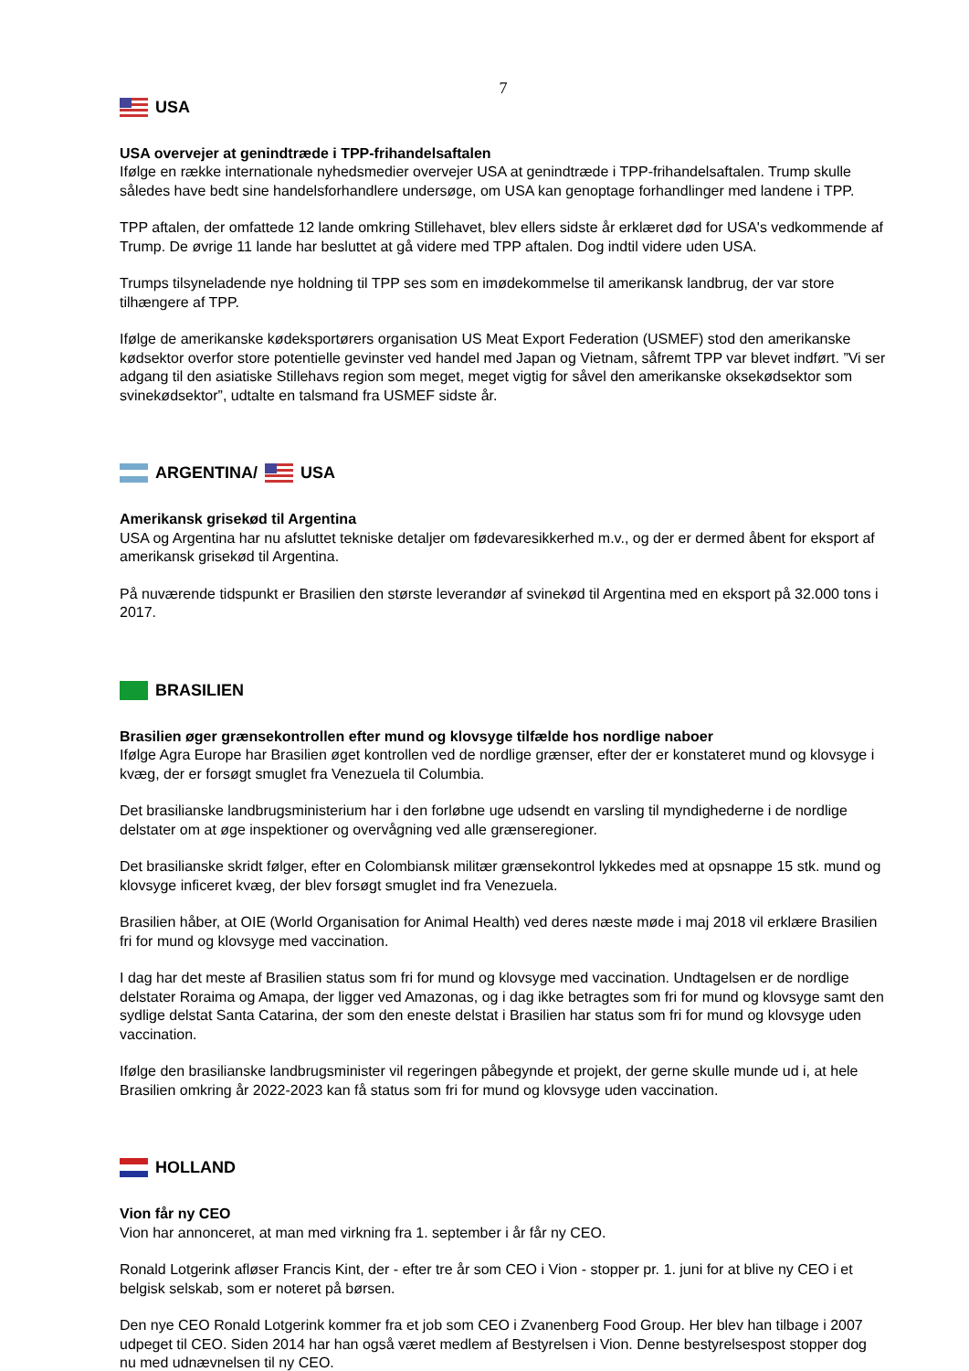7
USA
USA overvejer at genindtræde i TPP-frihandelsaftalen
Ifølge en række internationale nyhedsmedier overvejer USA at genindtræde i TPP-frihandelsaftalen. Trump skulle således have bedt sine handelsforhandlere undersøge, om USA kan genoptage forhandlinger med landene i TPP.
TPP aftalen, der omfattede 12 lande omkring Stillehavet, blev ellers sidste år erklæret død for USA's vedkommende af Trump. De øvrige 11 lande har besluttet at gå videre med TPP aftalen. Dog indtil videre uden USA.
Trumps tilsyneladende nye holdning til TPP ses som en imødekommelse til amerikansk landbrug, der var store tilhængere af TPP.
Ifølge de amerikanske kødeksportørers organisation US Meat Export Federation (USMEF) stod den amerikanske kødsektor overfor store potentielle gevinster ved handel med Japan og Vietnam, såfremt TPP var blevet indført. ”Vi ser adgang til den asiatiske Stillehavs region som meget, meget vigtig for såvel den amerikanske oksekødsektor som svinekødsektor”, udtalte en talsmand fra USMEF sidste år.
ARGENTINA/ USA
Amerikansk grisekød til Argentina
USA og Argentina har nu afsluttet tekniske detaljer om fødevaresikkerhed m.v., og der er dermed åbent for eksport af amerikansk grisekød til Argentina.
På nuværende tidspunkt er Brasilien den største leverandør af svinekød til Argentina med en eksport på 32.000 tons i 2017.
BRASILIEN
Brasilien øger grænsekontrollen efter mund og klovsyge tilfælde hos nordlige naboer
Ifølge Agra Europe har Brasilien øget kontrollen ved de nordlige grænser, efter der er konstateret mund og klovsyge i kvæg, der er forsøgt smuglet fra Venezuela til Columbia.
Det brasilianske landbrugsministerium har i den forløbne uge udsendt en varsling til myndighederne i de nordlige delstater om at øge inspektioner og overvågning ved alle grænseregioner.
Det brasilianske skridt følger, efter en Colombiansk militær grænsekontrol lykkedes med at opsnappe 15 stk. mund og klovsyge inficeret kvæg, der blev forsøgt smuglet ind fra Venezuela.
Brasilien håber, at OIE (World Organisation for Animal Health) ved deres næste møde i maj 2018 vil erklære Brasilien fri for mund og klovsyge med vaccination.
I dag har det meste af Brasilien status som fri for mund og klovsyge med vaccination. Undtagelsen er de nordlige delstater Roraima og Amapa, der ligger ved Amazonas, og i dag ikke betragtes som fri for mund og klovsyge samt den sydlige delstat Santa Catarina, der som den eneste delstat i Brasilien har status som fri for mund og klovsyge uden vaccination.
Ifølge den brasilianske landbrugsminister vil regeringen påbegynde et projekt, der gerne skulle munde ud i, at hele Brasilien omkring år 2022-2023 kan få status som fri for mund og klovsyge uden vaccination.
HOLLAND
Vion får ny CEO
Vion har annonceret, at man med virkning fra 1. september i år får ny CEO.
Ronald Lotgerink afløser Francis Kint, der - efter tre år som CEO i Vion - stopper pr. 1. juni for at blive ny CEO i et belgisk selskab, som er noteret på børsen.
Den nye CEO Ronald Lotgerink kommer fra et job som CEO i Zvanenberg Food Group. Her blev han tilbage i 2007 udpeget til CEO. Siden 2014 har han også været medlem af Bestyrelsen i Vion. Denne bestyrelsespost stopper dog nu med udnævnelsen til ny CEO.